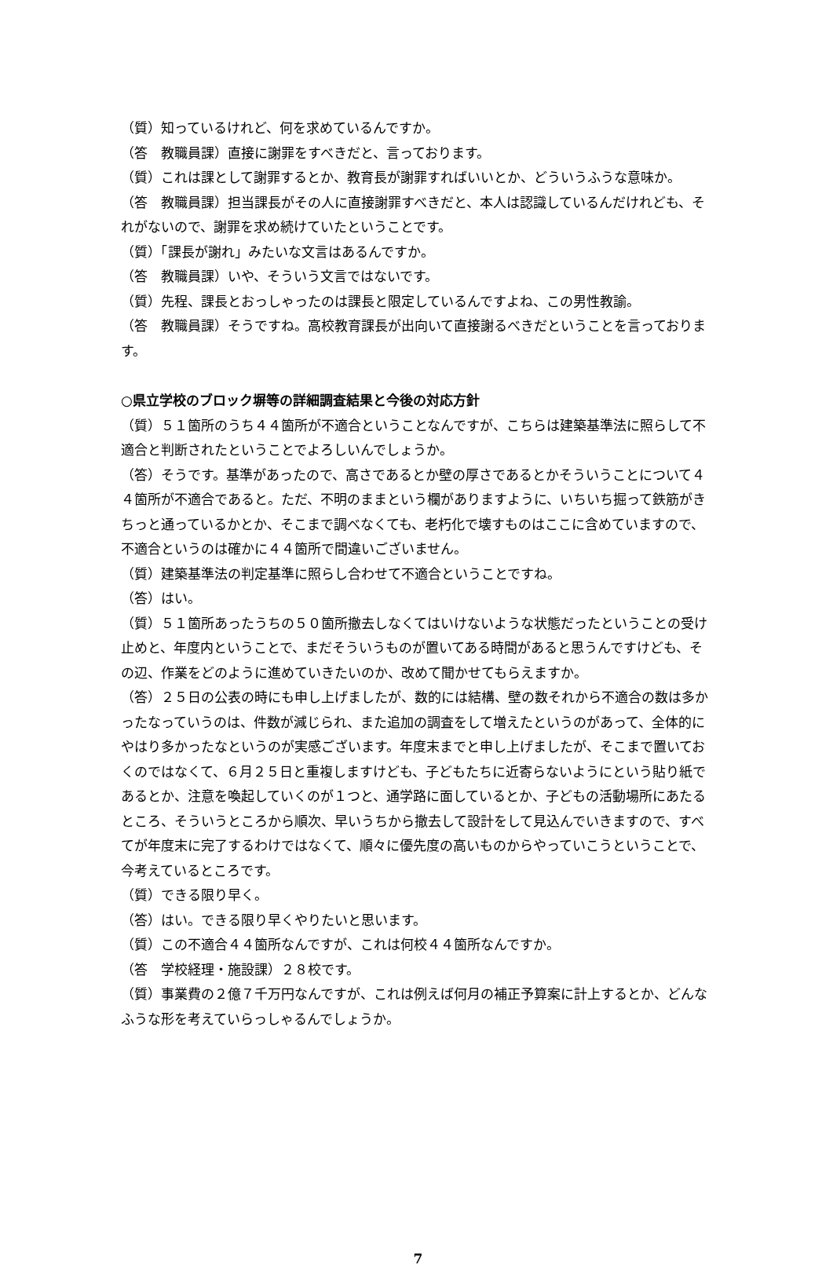（質）知っているけれど、何を求めているんですか。
（答　教職員課）直接に謝罪をすべきだと、言っております。
（質）これは課として謝罪するとか、教育長が謝罪すればいいとか、どういうふうな意味か。
（答　教職員課）担当課長がその人に直接謝罪すべきだと、本人は認識しているんだけれども、それがないので、謝罪を求め続けていたということです。
（質）「課長が謝れ」みたいな文言はあるんですか。
（答　教職員課）いや、そういう文言ではないです。
（質）先程、課長とおっしゃったのは課長と限定しているんですよね、この男性教諭。
（答　教職員課）そうですね。高校教育課長が出向いて直接謝るべきだということを言っております。
○県立学校のブロック塀等の詳細調査結果と今後の対応方針
（質）５１箇所のうち４４箇所が不適合ということなんですが、こちらは建築基準法に照らして不適合と判断されたということでよろしいんでしょうか。
（答）そうです。基準があったので、高さであるとか壁の厚さであるとかそういうことについて４４箇所が不適合であると。ただ、不明のままという欄がありますように、いちいち掘って鉄筋がきちっと通っているかとか、そこまで調べなくても、老朽化で壊すものはここに含めていますので、不適合というのは確かに４４箇所で間違いございません。
（質）建築基準法の判定基準に照らし合わせて不適合ということですね。
（答）はい。
（質）５１箇所あったうちの５０箇所撤去しなくてはいけないような状態だったということの受け止めと、年度内ということで、まだそういうものが置いてある時間があると思うんですけども、その辺、作業をどのように進めていきたいのか、改めて聞かせてもらえますか。
（答）２５日の公表の時にも申し上げましたが、数的には結構、壁の数それから不適合の数は多かったなっていうのは、件数が減じられ、また追加の調査をして増えたというのがあって、全体的にやはり多かったなというのが実感ございます。年度末までと申し上げましたが、そこまで置いておくのではなくて、６月２５日と重複しますけども、子どもたちに近寄らないようにという貼り紙であるとか、注意を喚起していくのが１つと、通学路に面しているとか、子どもの活動場所にあたるところ、そういうところから順次、早いうちから撤去して設計をして見込んでいきますので、すべてが年度末に完了するわけではなくて、順々に優先度の高いものからやっていこうということで、今考えているところです。
（質）できる限り早く。
（答）はい。できる限り早くやりたいと思います。
（質）この不適合４４箇所なんですが、これは何校４４箇所なんですか。
（答　学校経理・施設課）２８校です。
（質）事業費の２億７千万円なんですが、これは例えば何月の補正予算案に計上するとか、どんなふうな形を考えていらっしゃるんでしょうか。
7